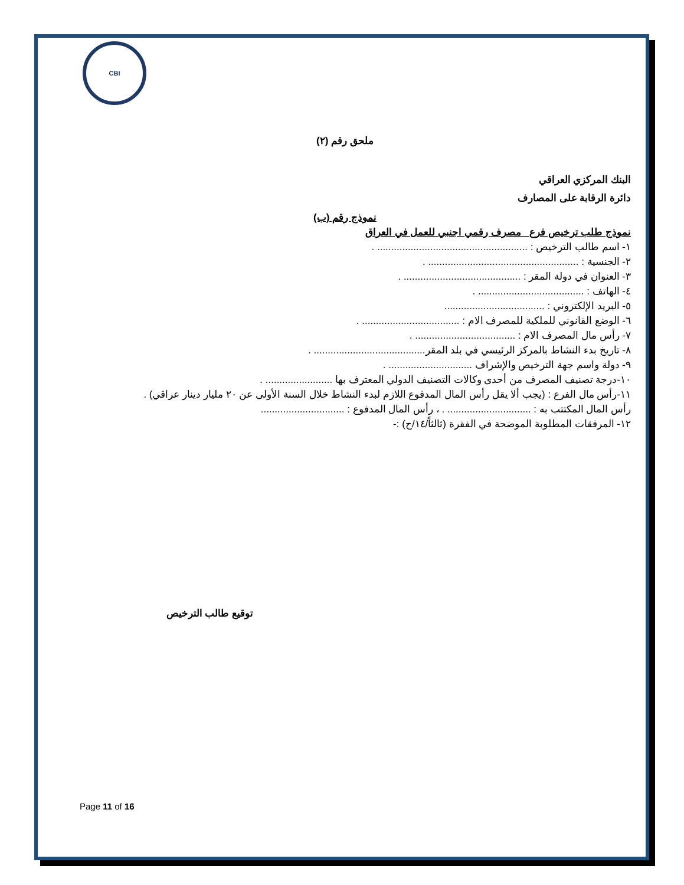CBI
ملحق رقم (٢)
البنك المركزي العراقي
دائرة الرقابة على المصارف
نموذج رقم (ب)
نموذج طلب ترخيص فرع_ مصرف رقمي اجنبي للعمل في العراق
١- اسم طالب الترخيص : ...................................................... .
٢- الجنسية : ...................................................... .
٣- العنوان في دولة المقر : .......................................... .
٤- الهاتف : ...................................... .
٥- البريد الإلكتروني : ....................................
٦- الوضع القانوني للملكية للمصرف الام : ................................... .
٧- رأس مال المصرف الام : .................................... .
٨- تاريخ بدء النشاط بالمركز الرئيسي في بلد المقر........................................ .
٩- دولة واسم جهة الترخيص والإشراف .............................. .
١٠-درجة تصنيف المصرف من أحدى وكالات التصنيف الدولي المعترف بها ........................ .
١١-رأس مال الفرع : (يجب ألا يقل رأس المال المدفوع اللازم لبدء النشاط خلال السنة الأولى عن ٢٠ مليار دينار عراقي) .
رأس المال المكتتب به : .............................. . ، رأس المال المدفوع : ..............................
١٢- المرفقات المطلوبة الموضحة في الفقرة (ثالثاً/١٤/ح) :-
توقيع طالب الترخيص
Page 11 of 16